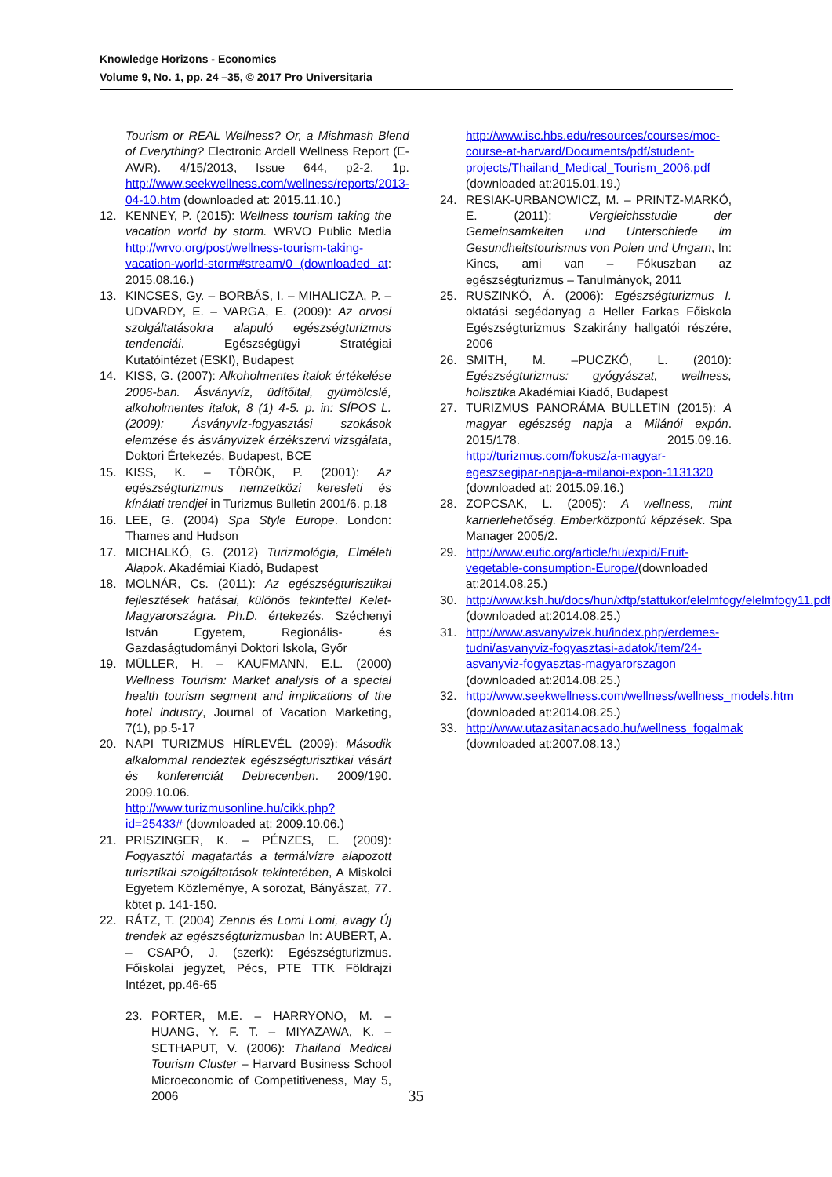Knowledge Horizons - Economics
Volume 9, No. 1, pp. 24 –35, © 2017 Pro Universitaria
Tourism or REAL Wellness? Or, a Mishmash Blend of Everything? Electronic Ardell Wellness Report (E-AWR). 4/15/2013, Issue 644, p2-2. 1p. http://www.seekwellness.com/wellness/reports/2013-04-10.htm (downloaded at: 2015.11.10.)
12. KENNEY, P. (2015): Wellness tourism taking the vacation world by storm. WRVO Public Media http://wrvo.org/post/wellness-tourism-taking-vacation-world-storm#stream/0 (downloaded at: 2015.08.16.)
13. KINCSES, Gy. – BORBÁS, I. – MIHALICZA, P. – UDVARDY, E. – VARGA, E. (2009): Az orvosi szolgáltatásokra alapuló egészségturizmus tendenciái. Egészségügyi Stratégiai Kutatóintézet (ESKI), Budapest
14. KISS, G. (2007): Alkoholmentes italok értékelése 2006-ban. Ásványvíz, üdítőital, gyümölcslé, alkoholmentes italok, 8 (1) 4-5. p. in: SÍPOS L. (2009): Ásványvíz-fogyasztási szokások elemzése és ásványvizek érzékszervi vizsgálata, Doktori Értekezés, Budapest, BCE
15. KISS, K. – TÖRÖK, P. (2001): Az egészségturizmus nemzetközi keresleti és kínálati trendjei in Turizmus Bulletin 2001/6. p.18
16. LEE, G. (2004) Spa Style Europe. London: Thames and Hudson
17. MICHALKÓ, G. (2012) Turizmológia, Elméleti Alapok. Akadémiai Kiadó, Budapest
18. MOLNÁR, Cs. (2011): Az egészségturisztikai fejlesztések hatásai, különös tekintettel Kelet-Magyarországra. Ph.D. értekezés. Széchenyi István Egyetem, Regionális- és Gazdaságtudományi Doktori Iskola, Győr
19. MÜLLER, H. – KAUFMANN, E.L. (2000) Wellness Tourism: Market analysis of a special health tourism segment and implications of the hotel industry, Journal of Vacation Marketing, 7(1), pp.5-17
20. NAPI TURIZMUS HÍRLEVÉL (2009): Második alkalommal rendeztek egészségturisztikai vásárt és konferenciát Debrecenben. 2009/190. 2009.10.06. http://www.turizmusonline.hu/cikk.php?id=25433# (downloaded at: 2009.10.06.)
21. PRISZINGER, K. – PÉNZES, E. (2009): Fogyasztói magatartás a termálvízre alapozott turisztikai szolgáltatások tekintetében, A Miskolci Egyetem Közleménye, A sorozat, Bányászat, 77. kötet p. 141-150.
22. RÁTZ, T. (2004) Zennis és Lomi Lomi, avagy Új trendek az egészségturizmusban In: AUBERT, A. – CSAPÓ, J. (szerk): Egészségturizmus. Főiskolai jegyzet, Pécs, PTE TTK Földrajzi Intézet, pp.46-65
23. PORTER, M.E. – HARRYONO, M. – HUANG, Y. F. T. – MIYAZAWA, K. – SETHAPUT, V. (2006): Thailand Medical Tourism Cluster – Harvard Business School Microeconomic of Competitiveness, May 5, 2006
http://www.isc.hbs.edu/resources/courses/moc-course-at-harvard/Documents/pdf/student-projects/Thailand_Medical_Tourism_2006.pdf (downloaded at:2015.01.19.)
24. RESIAK-URBANOWICZ, M. – PRINTZ-MARKÓ, E. (2011): Vergleichsstudie der Gemeinsamkeiten und Unterschiede im Gesundheitstourismus von Polen und Ungarn, In: Kincs, ami van – Fókuszban az egészségturizmus – Tanulmányok, 2011
25. RUSZINKÓ, Á. (2006): Egészségturizmus I. oktatási segédanyag a Heller Farkas Főiskola Egészségturizmus Szakirány hallgatói részére, 2006
26. SMITH, M. –PUCZKÓ, L. (2010): Egészségturizmus: gyógyászat, wellness, holisztika Akadémiai Kiadó, Budapest
27. TURIZMUS PANORÁMA BULLETIN (2015): A magyar egészség napja a Milánói expón. 2015/178. 2015.09.16. http://turizmus.com/fokusz/a-magyar-egeszsegipar-napja-a-milanoi-expon-1131320 (downloaded at: 2015.09.16.)
28. ZOPCSAK, L. (2005): A wellness, mint karrierlehetőség. Emberközpontú képzések. Spa Manager 2005/2.
29. http://www.eufic.org/article/hu/expid/Fruit-vegetable-consumption-Europe/(downloaded at:2014.08.25.)
30. http://www.ksh.hu/docs/hun/xftp/stattukor/elelmfogy/elelmfogy11.pdf (downloaded at:2014.08.25.)
31. http://www.asvanyvizek.hu/index.php/erdemes-tudni/asvanyviz-fogyasztasi-adatok/item/24-asvanyviz-fogyasztas-magyarorszagon (downloaded at:2014.08.25.)
32. http://www.seekwellness.com/wellness/wellness_models.htm (downloaded at:2014.08.25.)
33. http://www.utazasitanacsado.hu/wellness_fogalmak (downloaded at:2007.08.13.)
35